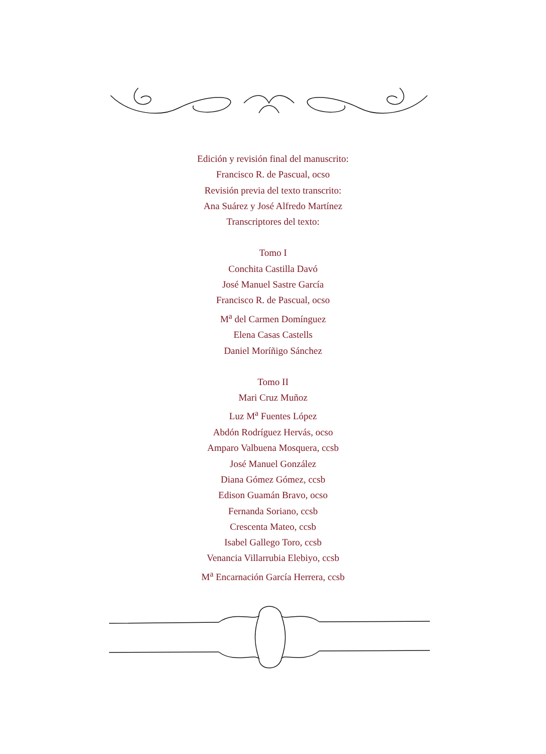Edición y revisión final del manuscrito:
Francisco R. de Pascual, ocso
Revisión previa del texto transcrito:
Ana Suárez y José Alfredo Martínez
Transcriptores del texto:
Tomo I
Conchita Castilla Davó
José Manuel Sastre García
Francisco R. de Pascual, ocso
M<sup>a</sup> del Carmen Domínguez
Elena Casas Castells
Daniel Moríñigo Sánchez
Tomo II
Mari Cruz Muñoz
Luz M<sup>a</sup> Fuentes López
Abdón Rodríguez Hervás, ocso
Amparo Valbuena Mosquera, ccsb
José Manuel González
Diana Gómez Gómez, ccsb
Edison Guamán Bravo, ocso
Fernanda Soriano, ccsb
Crescenta Mateo, ccsb
Isabel Gallego Toro, ccsb
Venancia Villarrubia Elebiyo, ccsb
M<sup>a</sup> Encarnación García Herrera, ccsb